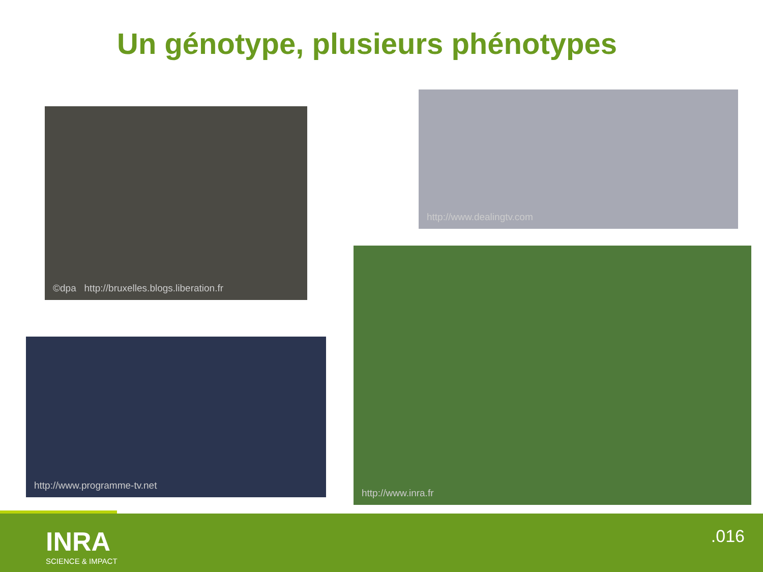Un génotype, plusieurs phénotypes
©dpa http://bruxelles.blogs.liberation.fr
http://www.dealingtv.com
http://www.programme-tv.net
http://www.inra.fr
INRA
SCIENCE & IMPACT
.016